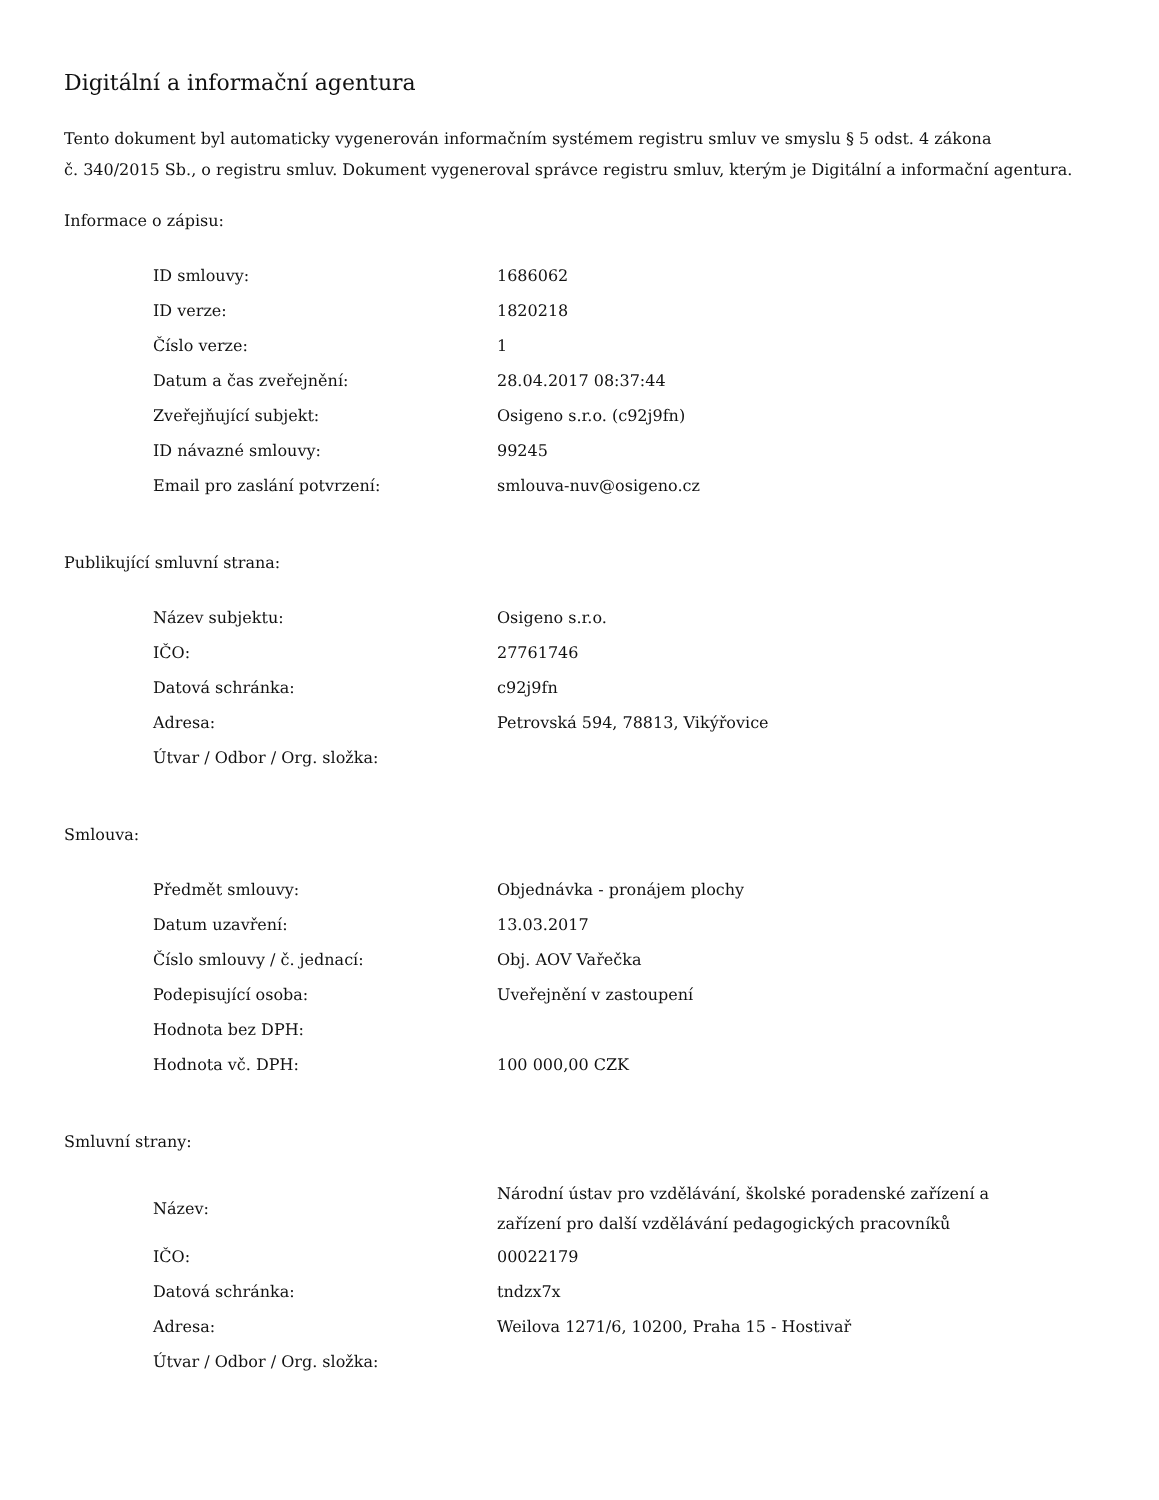Digitální a informační agentura
Tento dokument byl automaticky vygenerován informačním systémem registru smluv ve smyslu § 5 odst. 4 zákona
č. 340/2015 Sb., o registru smluv. Dokument vygeneroval správce registru smluv, kterým je Digitální a informační agentura.
Informace o zápisu:
| ID smlouvy: | 1686062 |
| ID verze: | 1820218 |
| Číslo verze: | 1 |
| Datum a čas zveřejnění: | 28.04.2017 08:37:44 |
| Zveřejňující subjekt: | Osigeno s.r.o. (c92j9fn) |
| ID návazné smlouvy: | 99245 |
| Email pro zaslání potvrzení: | smlouva-nuv@osigeno.cz |
Publikující smluvní strana:
| Název subjektu: | Osigeno s.r.o. |
| IČO: | 27761746 |
| Datová schránka: | c92j9fn |
| Adresa: | Petrovská 594, 78813, Vikýřovice |
| Útvar / Odbor / Org. složka: | |
Smlouva:
| Předmět smlouvy: | Objednávka - pronájem plochy |
| Datum uzavření: | 13.03.2017 |
| Číslo smlouvy / č. jednací: | Obj. AOV Vařečka |
| Podepisující osoba: | Uveřejnění v zastoupení |
| Hodnota bez DPH: | |
| Hodnota vč. DPH: | 100 000,00 CZK |
Smluvní strany:
| Název: | Národní ústav pro vzdělávání, školské poradenské zařízení a zařízení pro další vzdělávání pedagogických pracovníků |
| IČO: | 00022179 |
| Datová schránka: | tndzx7x |
| Adresa: | Weilova 1271/6, 10200, Praha 15 - Hostivař |
| Útvar / Odbor / Org. složka: | |